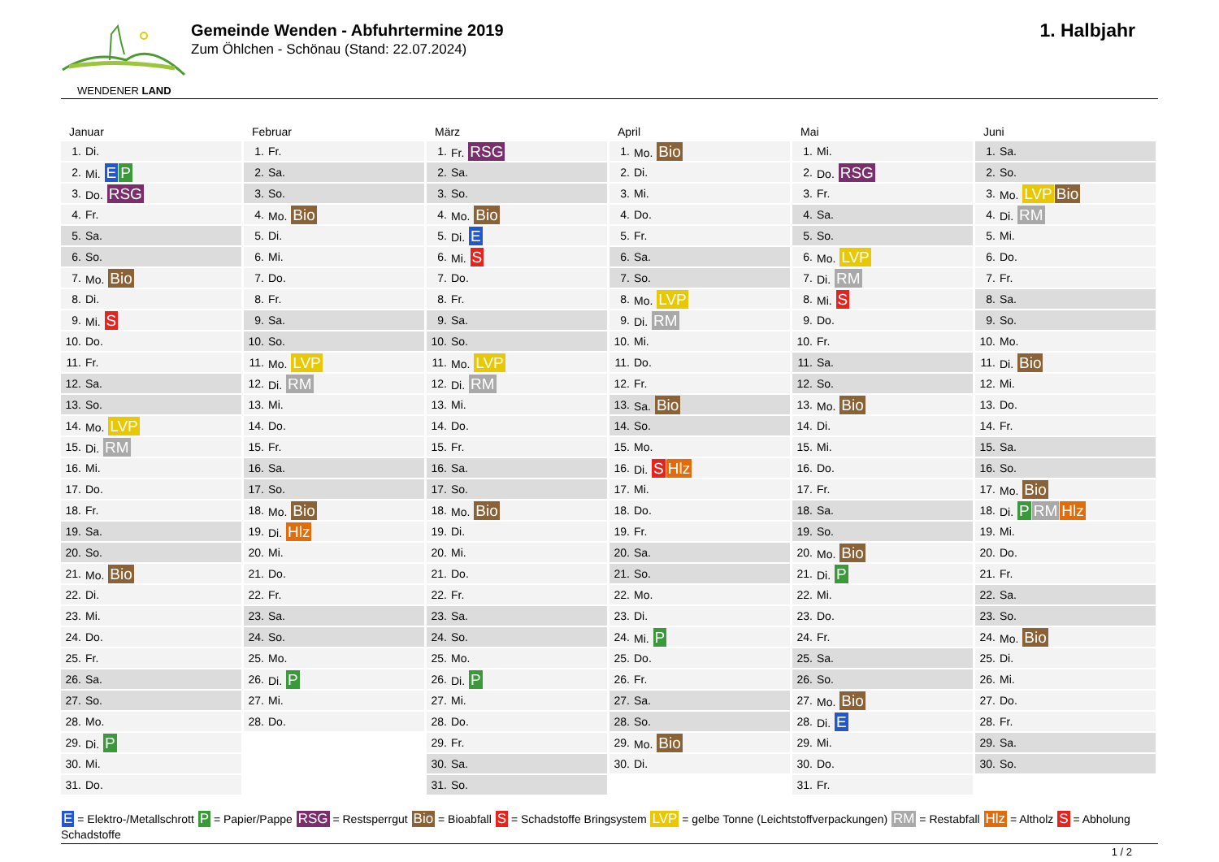WENDENER LAND
Gemeinde Wenden - Abfuhrtermine 2019
Zum Öhlchen - Schönau (Stand: 22.07.2024)
1. Halbjahr
Januar
| 1. | Di. |
| 2. | Mi. E P |
| 3. | Do. RSG |
| 4. | Fr. |
| 5. | Sa. |
| 6. | So. |
| 7. | Mo. Bio |
| 8. | Di. |
| 9. | Mi. S |
| 10. | Do. |
| 11. | Fr. |
| 12. | Sa. |
| 13. | So. |
| 14. | Mo. LVP |
| 15. | Di. RM |
| 16. | Mi. |
| 17. | Do. |
| 18. | Fr. |
| 19. | Sa. |
| 20. | So. |
| 21. | Mo. Bio |
| 22. | Di. |
| 23. | Mi. |
| 24. | Do. |
| 25. | Fr. |
| 26. | Sa. |
| 27. | So. |
| 28. | Mo. |
| 29. | Di. P |
| 30. | Mi. |
| 31. | Do. |
Februar
| 1. | Fr. |
| 2. | Sa. |
| 3. | So. |
| 4. | Mo. Bio |
| 5. | Di. |
| 6. | Mi. |
| 7. | Do. |
| 8. | Fr. |
| 9. | Sa. |
| 10. | So. |
| 11. | Mo. LVP |
| 12. | Di. RM |
| 13. | Mi. |
| 14. | Do. |
| 15. | Fr. |
| 16. | Sa. |
| 17. | So. |
| 18. | Mo. Bio |
| 19. | Di. Hlz |
| 20. | Mi. |
| 21. | Do. |
| 22. | Fr. |
| 23. | Sa. |
| 24. | So. |
| 25. | Mo. |
| 26. | Di. P |
| 27. | Mi. |
| 28. | Do. |
März
| 1. | Fr. RSG |
| 2. | Sa. |
| 3. | So. |
| 4. | Mo. Bio |
| 5. | Di. E |
| 6. | Mi. S |
| 7. | Do. |
| 8. | Fr. |
| 9. | Sa. |
| 10. | So. |
| 11. | Mo. LVP |
| 12. | Di. RM |
| 13. | Mi. |
| 14. | Do. |
| 15. | Fr. |
| 16. | Sa. |
| 17. | So. |
| 18. | Mo. Bio |
| 19. | Di. |
| 20. | Mi. |
| 21. | Do. |
| 22. | Fr. |
| 23. | Sa. |
| 24. | So. |
| 25. | Mo. |
| 26. | Di. P |
| 27. | Mi. |
| 28. | Do. |
| 29. | Fr. |
| 30. | Sa. |
| 31. | So. |
April
| 1. | Mo. Bio |
| 2. | Di. |
| 3. | Mi. |
| 4. | Do. |
| 5. | Fr. |
| 6. | Sa. |
| 7. | So. |
| 8. | Mo. LVP |
| 9. | Di. RM |
| 10. | Mi. |
| 11. | Do. |
| 12. | Fr. |
| 13. | Sa. Bio |
| 14. | So. |
| 15. | Mo. |
| 16. | Di. S Hlz |
| 17. | Mi. |
| 18. | Do. |
| 19. | Fr. |
| 20. | Sa. |
| 21. | So. |
| 22. | Mo. |
| 23. | Di. |
| 24. | Mi. P |
| 25. | Do. |
| 26. | Fr. |
| 27. | Sa. |
| 28. | So. |
| 29. | Mo. Bio |
| 30. | Di. |
Mai
| 1. | Mi. |
| 2. | Do. RSG |
| 3. | Fr. |
| 4. | Sa. |
| 5. | So. |
| 6. | Mo. LVP |
| 7. | Di. RM |
| 8. | Mi. S |
| 9. | Do. |
| 10. | Fr. |
| 11. | Sa. |
| 12. | So. |
| 13. | Mo. Bio |
| 14. | Di. |
| 15. | Mi. |
| 16. | Do. |
| 17. | Fr. |
| 18. | Sa. |
| 19. | So. |
| 20. | Mo. Bio |
| 21. | Di. P |
| 22. | Mi. |
| 23. | Do. |
| 24. | Fr. |
| 25. | Sa. |
| 26. | So. |
| 27. | Mo. Bio |
| 28. | Di. E |
| 29. | Mi. |
| 30. | Do. |
| 31. | Fr. |
Juni
| 1. | Sa. |
| 2. | So. |
| 3. | Mo. LVP Bio |
| 4. | Di. RM |
| 5. | Mi. |
| 6. | Do. |
| 7. | Fr. |
| 8. | Sa. |
| 9. | So. |
| 10. | Mo. |
| 11. | Di. Bio |
| 12. | Mi. |
| 13. | Do. |
| 14. | Fr. |
| 15. | Sa. |
| 16. | So. |
| 17. | Mo. Bio |
| 18. | Di. P RM Hlz |
| 19. | Mi. |
| 20. | Do. |
| 21. | Fr. |
| 22. | Sa. |
| 23. | So. |
| 24. | Mo. Bio |
| 25. | Di. |
| 26. | Mi. |
| 27. | Do. |
| 28. | Fr. |
| 29. | Sa. |
| 30. | So. |
E = Elektro-/Metallschrott P = Papier/Pappe RSG = Restsperrgut Bio = Bioabfall S = Schadstoffe Bringsystem LVP = gelbe Tonne (Leichtstoffverpackungen) RM = Restabfall Hlz = Altholz S = Abholung Schadstoffe
1 / 2